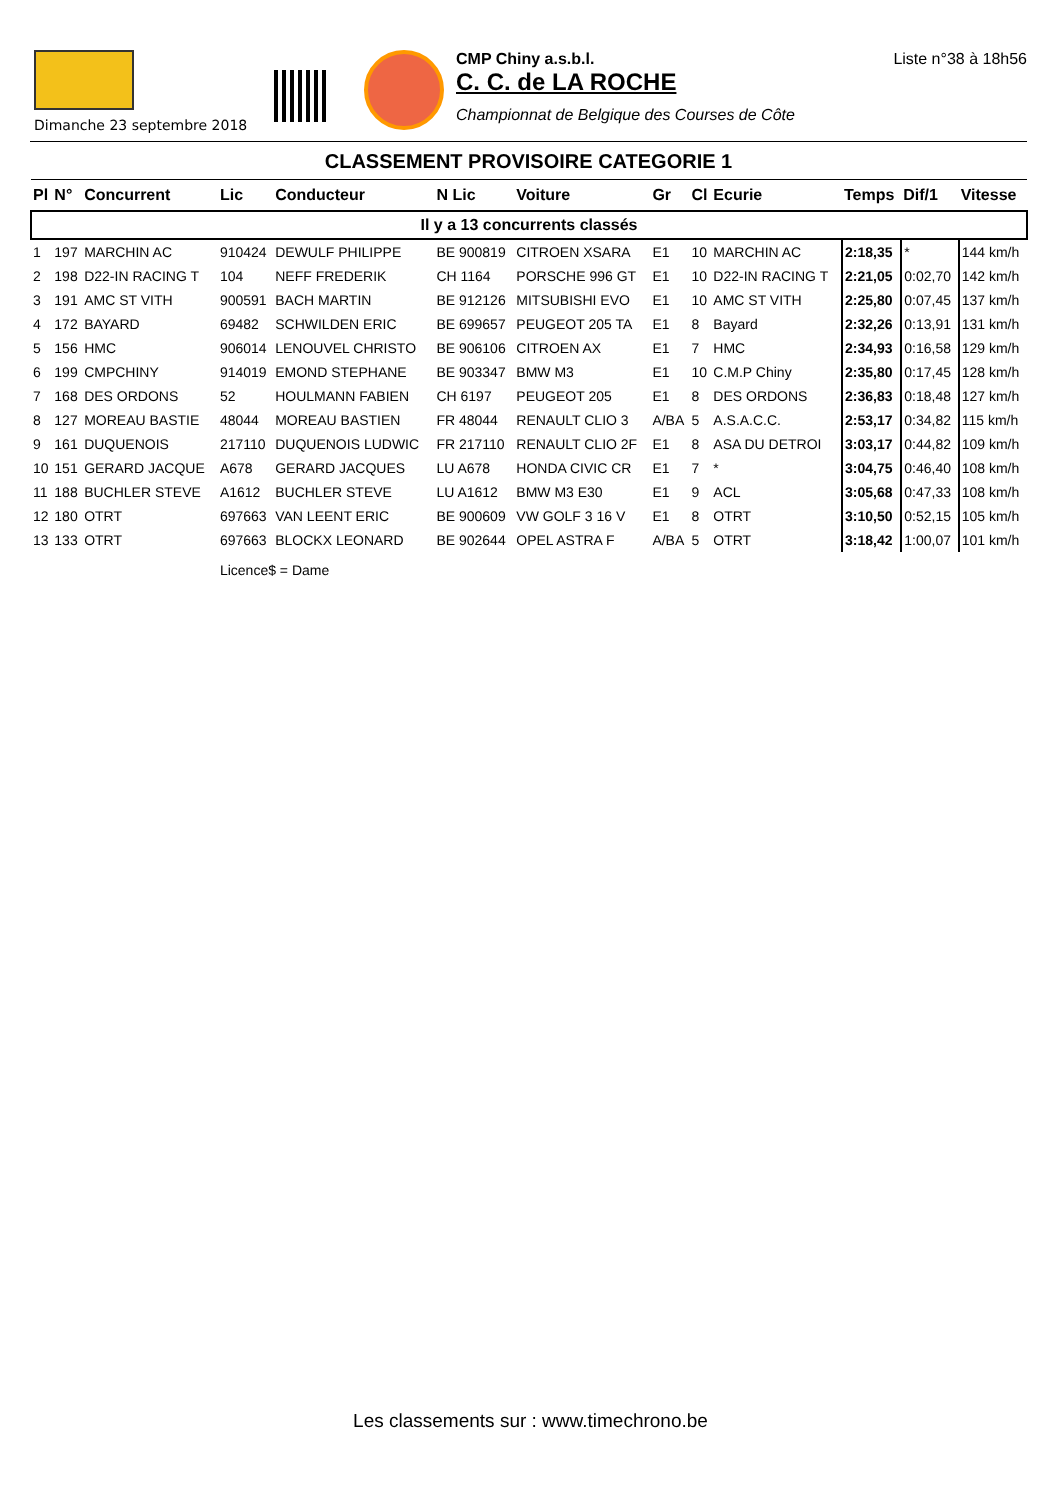CMP Chiny a.s.b.l.
C. C. de LA ROCHE
Championnat de Belgique des Courses de Côte
Liste n°38 à 18h56
Dimanche 23 septembre 2018
CLASSEMENT PROVISOIRE CATEGORIE 1
| Pl | N° | Concurrent | Lic | Conducteur | N Lic | Voiture | Gr | Cl | Ecurie | Temps | Dif/1 | Vitesse |
| --- | --- | --- | --- | --- | --- | --- | --- | --- | --- | --- | --- | --- |
| Il y a 13 concurrents classés | | | | | | | | | | | | |
| 1 | 197 | MARCHIN AC | 910424 | DEWULF PHILIPPE | BE 900819 | CITROEN XSARA | E1 | 10 | MARCHIN AC | 2:18,35 | * | 144 km/h |
| 2 | 198 | D22-IN RACING T | 104 | NEFF FREDERIK | CH 1164 | PORSCHE 996 GT | E1 | 10 | D22-IN RACING T | 2:21,05 | 0:02,70 | 142 km/h |
| 3 | 191 | AMC ST VITH | 900591 | BACH MARTIN | BE 912126 | MITSUBISHI EVO | E1 | 10 | AMC ST VITH | 2:25,80 | 0:07,45 | 137 km/h |
| 4 | 172 | BAYARD | 69482 | SCHWILDEN ERIC | BE 699657 | PEUGEOT 205 TA | E1 | 8 | Bayard | 2:32,26 | 0:13,91 | 131 km/h |
| 5 | 156 | HMC | 906014 | LENOUVEL CHRISTO | BE 906106 | CITROEN AX | E1 | 7 | HMC | 2:34,93 | 0:16,58 | 129 km/h |
| 6 | 199 | CMPCHINY | 914019 | EMOND STEPHANE | BE 903347 | BMW M3 | E1 | 10 | C.M.P Chiny | 2:35,80 | 0:17,45 | 128 km/h |
| 7 | 168 | DES ORDONS | 52 | HOULMANN FABIEN | CH 6197 | PEUGEOT 205 | E1 | 8 | DES ORDONS | 2:36,83 | 0:18,48 | 127 km/h |
| 8 | 127 | MOREAU BASTIE | 48044 | MOREAU BASTIEN | FR 48044 | RENAULT CLIO 3 | A/BA | 5 | A.S.A.C.C. | 2:53,17 | 0:34,82 | 115 km/h |
| 9 | 161 | DUQUENOIS | 217110 | DUQUENOIS LUDWIC | FR 217110 | RENAULT CLIO 2F | E1 | 8 | ASA DU DETROI | 3:03,17 | 0:44,82 | 109 km/h |
| 10 | 151 | GERARD JACQUE | A678 | GERARD JACQUES | LU A678 | HONDA CIVIC CR | E1 | 7 | * | 3:04,75 | 0:46,40 | 108 km/h |
| 11 | 188 | BUCHLER STEVE | A1612 | BUCHLER STEVE | LU A1612 | BMW M3 E30 | E1 | 9 | ACL | 3:05,68 | 0:47,33 | 108 km/h |
| 12 | 180 | OTRT | 697663 | VAN LEENT ERIC | BE 900609 | VW GOLF 3 16 V | E1 | 8 | OTRT | 3:10,50 | 0:52,15 | 105 km/h |
| 13 | 133 | OTRT | 697663 | BLOCKX LEONARD | BE 902644 | OPEL ASTRA F | A/BA | 5 | OTRT | 3:18,42 | 1:00,07 | 101 km/h |
| | | | Licence$ = Dame | | | | | | | | | |
Les classements sur : www.timechrono.be